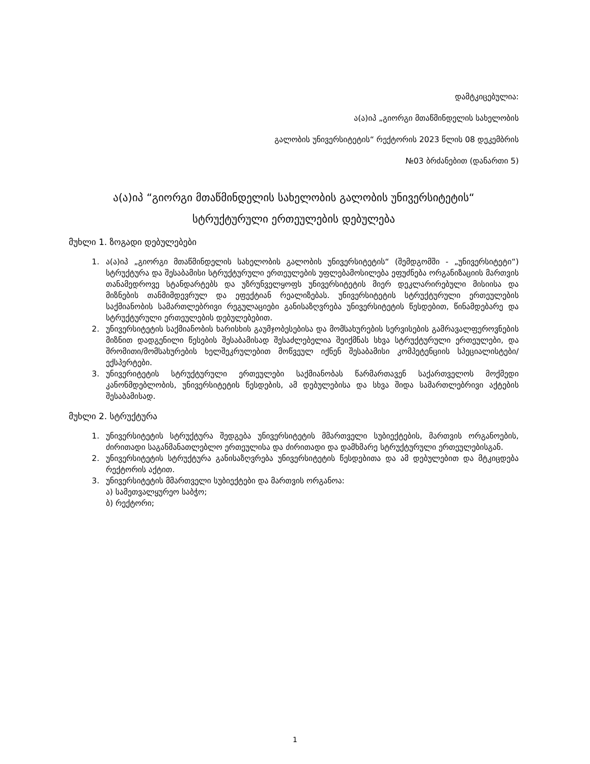დამტკიცებულია:
ა(ა)იპ „გიორგი მთაწმინდელის სახელობის
გალობის უნივერსიტეტის“ რექტორის 2023 წლის 08 დეკემბრის
№03 ბრძანებით (დანართი 5)
ა(ა)იპ “გიორგი მთაწმინდელის სახელობის გალობის უნივერსიტეტის“
სტრუქტურული ერთეულების დებულება
მუხლი 1. ზოგადი დებულებები
1. ა(ა)იპ „გიორგი მთაწმინდელის სახელობის გალობის უნივერსიტეტის“ (შემდგომში - „უნივერსიტეტი“) სტრუქტურა და შესაბამისი სტრუქტურული ერთეულების უფლებამოსილება ეფუძნება ორგანიზაციის მართვის თანამედროვე სტანდარტებს და უზრუნველყოფს უნივერსიტეტის მიერ დეკლარირებული მისიისა და მიზნების თანმიმდევრულ და ეფექტიან რეალიზებას. უნივერსიტეტის სტრუქტურული ერთეულების საქმიანობის სამართლებრივი რეგულაციები განისაზღვრება უნივერსიტეტის წესდებით, წინამდებარე და სტრუქტურული ერთეულების დებულებებით.
2. უნივერსიტეტის საქმიანობის ხარისხის გაუმჯობესებისა და მომსახურების სერვისების გამრავალფეროვნების მიზნით დადგენილი წესების შესაბამისად შესაძლებელია შეიქმნას სხვა სტრუქტურული ერთეულები, და შრომითი/მომსახურების ხელშეკრულებით მოწვეულ იქნენ შესაბამისი კომპეტენციის სპეციალისტები/ექსპერტები.
3. უნივერიტეტის სტრუქტურული ერთეულები საქმიანობას წარმართავენ საქართველოს მოქმედი კანონმდებლობის, უნივერსიტეტის წესდების, ამ დებულებისა და სხვა შიდა სამართლებრივი აქტების შესაბამისად.
მუხლი 2. სტრუქტურა
1. უნივერსიტეტის სტრუქტურა შედგება უნივერსიტეტის მმართველი სუბიექტების, მართვის ორგანოების, ძირითადი საგანმანათლებლო ერთეულისა და ძირითადი და დამხმარე სტრუქტურული ერთეულებისგან.
2. უნივერსიტეტის სტრუქტურა განისაზღვრება უნივერსიტეტის წესდებითა და ამ დებულებით და მტკიცდება რექტორის აქტით.
3. უნივერსიტეტის მმართველი სუბიექტები და მართვის ორგანოა:
ა) სამეთვალყურეო საბჭო;
ბ) რექტორი;
1